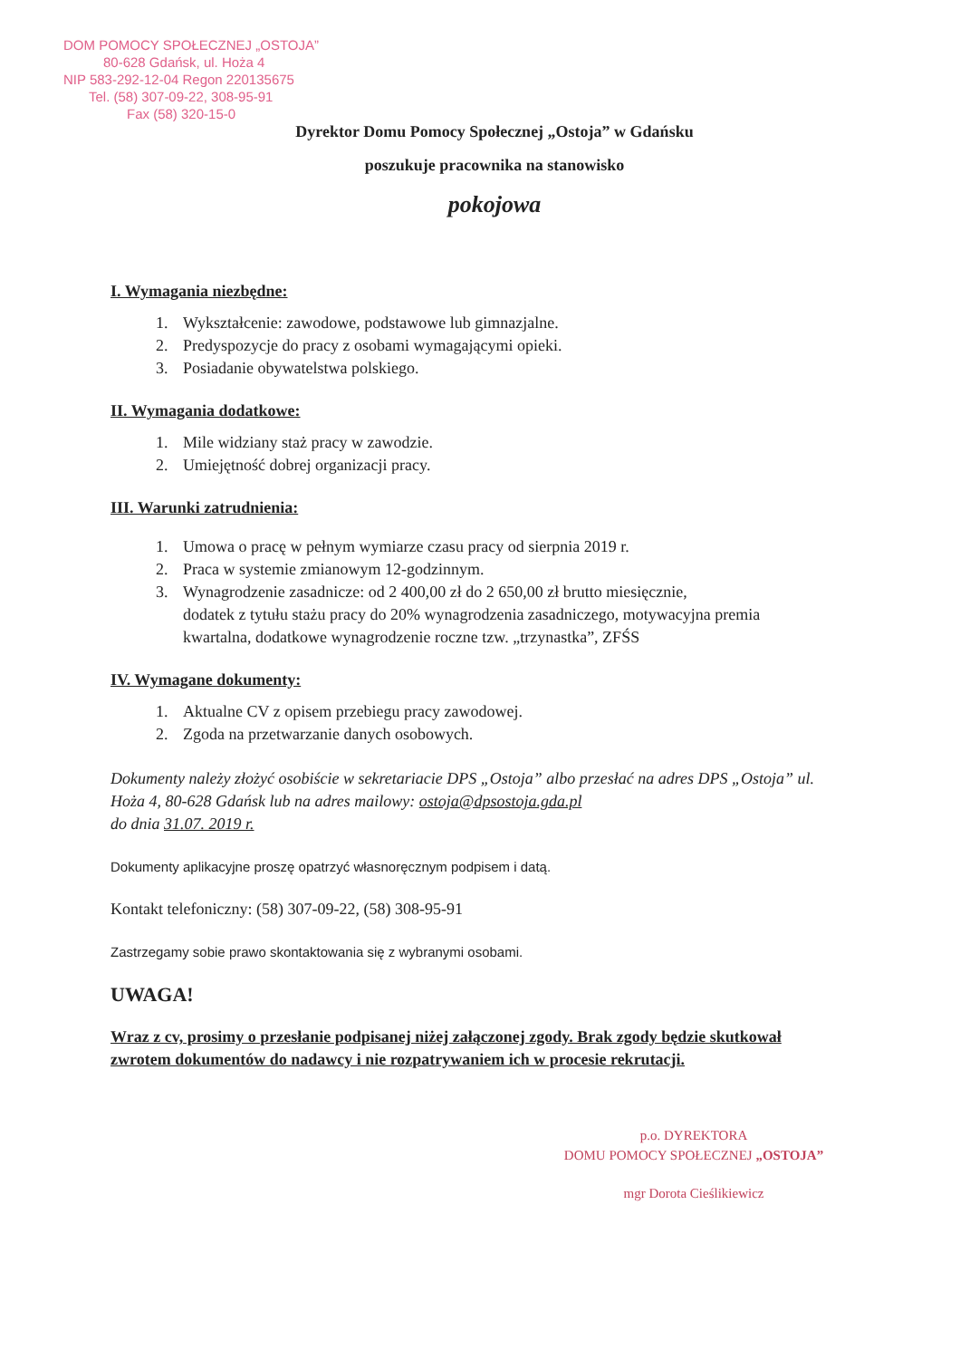DOM POMOCY SPOŁECZNEJ „OSTOJA”
80-628 Gdańsk, ul. Hoża 4
NIP 583-292-12-04 Regon 220135675
Tel. (58) 307-09-22, 308-95-91
Fax (58) 320-15-0
Dyrektor Domu Pomocy Społecznej „Ostoja” w Gdańsku
poszukuje pracownika na stanowisko
pokojowa
I. Wymagania niezbędne:
1. Wykształcenie: zawodowe, podstawowe lub gimnazjalne.
2. Predyspozycje do pracy z osobami wymagającymi opieki.
3. Posiadanie obywatelstwa polskiego.
II. Wymagania dodatkowe:
1. Mile widziany staż pracy w zawodzie.
2. Umiejętność dobrej organizacji pracy.
III. Warunki zatrudnienia:
1. Umowa o pracę w pełnym wymiarze czasu pracy od sierpnia 2019 r.
2. Praca w systemie zmianowym 12-godzinnym.
3. Wynagrodzenie zasadnicze: od 2 400,00 zł do 2 650,00 zł brutto miesięcznie,
dodatek z tytułu stażu pracy do 20% wynagrodzenia zasadniczego, motywacyjna premia kwartalna, dodatkowe wynagrodzenie roczne tzw. „trzynastka”, ZFŚS
IV. Wymagane dokumenty:
1. Aktualne CV z opisem przebiegu pracy zawodowej.
2. Zgoda na przetwarzanie danych osobowych.
Dokumenty należy złożyć osobiście w sekretariacie DPS „Ostoja” albo przesłać na adres DPS „Ostoja” ul. Hoża 4, 80-628 Gdańsk lub na adres mailowy: ostoja@dpsostoja.gda.pl
do dnia 31.07. 2019 r.
Dokumenty aplikacyjne proszę opatrzyć własnoręcznym podpisem i datą.
Kontakt telefoniczny: (58) 307-09-22, (58) 308-95-91
Zastrzegamy sobie prawo skontaktowania się z wybranymi osobami.
UWAGA!
Wraz z cv, prosimy o przesłanie podpisanej niżej załączonej zgody. Brak zgody będzie skutkował zwrotem dokumentów do nadawcy i nie rozpatrywaniem ich w procesie rekrutacji.
p.o. DYREKTORA
DOMU POMOCY SPOŁECZNEJ „OSTOJA”
mgr Dorota Cieślikiewicz